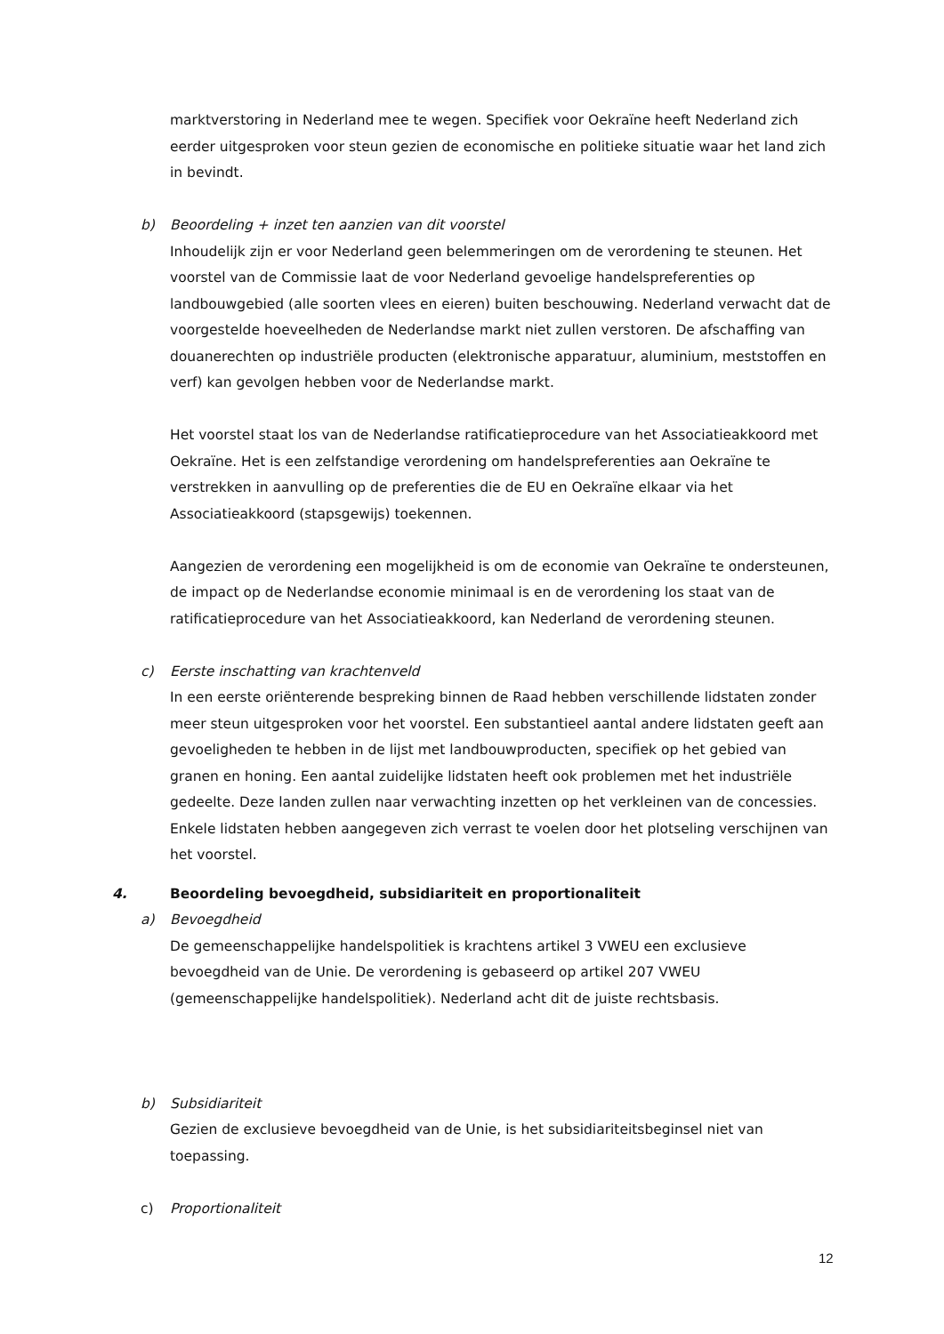marktverstoring in Nederland mee te wegen. Specifiek voor Oekraïne heeft Nederland zich eerder uitgesproken voor steun gezien de economische en politieke situatie waar het land zich in bevindt.
b) Beoordeling + inzet ten aanzien van dit voorstel
Inhoudelijk zijn er voor Nederland geen belemmeringen om de verordening te steunen. Het voorstel van de Commissie laat de voor Nederland gevoelige handelspreferenties op landbouwgebied (alle soorten vlees en eieren) buiten beschouwing. Nederland verwacht dat de voorgestelde hoeveelheden de Nederlandse markt niet zullen verstoren. De afschaffing van douanerechten op industriële producten (elektronische apparatuur, aluminium, meststoffen en verf) kan gevolgen hebben voor de Nederlandse markt.
Het voorstel staat los van de Nederlandse ratificatieprocedure van het Associatieakkoord met Oekraïne. Het is een zelfstandige verordening om handelspreferenties aan Oekraïne te verstrekken in aanvulling op de preferenties die de EU en Oekraïne elkaar via het Associatieakkoord (stapsgewijs) toekennen.
Aangezien de verordening een mogelijkheid is om de economie van Oekraïne te ondersteunen, de impact op de Nederlandse economie minimaal is en de verordening los staat van de ratificatieprocedure van het Associatieakkoord, kan Nederland de verordening steunen.
c) Eerste inschatting van krachtenveld
In een eerste oriënterende bespreking binnen de Raad hebben verschillende lidstaten zonder meer steun uitgesproken voor het voorstel. Een substantieel aantal andere lidstaten geeft aan gevoeligheden te hebben in de lijst met landbouwproducten, specifiek op het gebied van granen en honing. Een aantal zuidelijke lidstaten heeft ook problemen met het industriële gedeelte. Deze landen zullen naar verwachting inzetten op het verkleinen van de concessies. Enkele lidstaten hebben aangegeven zich verrast te voelen door het plotseling verschijnen van het voorstel.
4. Beoordeling bevoegdheid, subsidiariteit en proportionaliteit
a) Bevoegdheid
De gemeenschappelijke handelspolitiek is krachtens artikel 3 VWEU een exclusieve bevoegdheid van de Unie. De verordening is gebaseerd op artikel 207 VWEU (gemeenschappelijke handelspolitiek). Nederland acht dit de juiste rechtsbasis.
b) Subsidiariteit
Gezien de exclusieve bevoegdheid van de Unie, is het subsidiariteitsbeginsel niet van toepassing.
c) Proportionaliteit
12